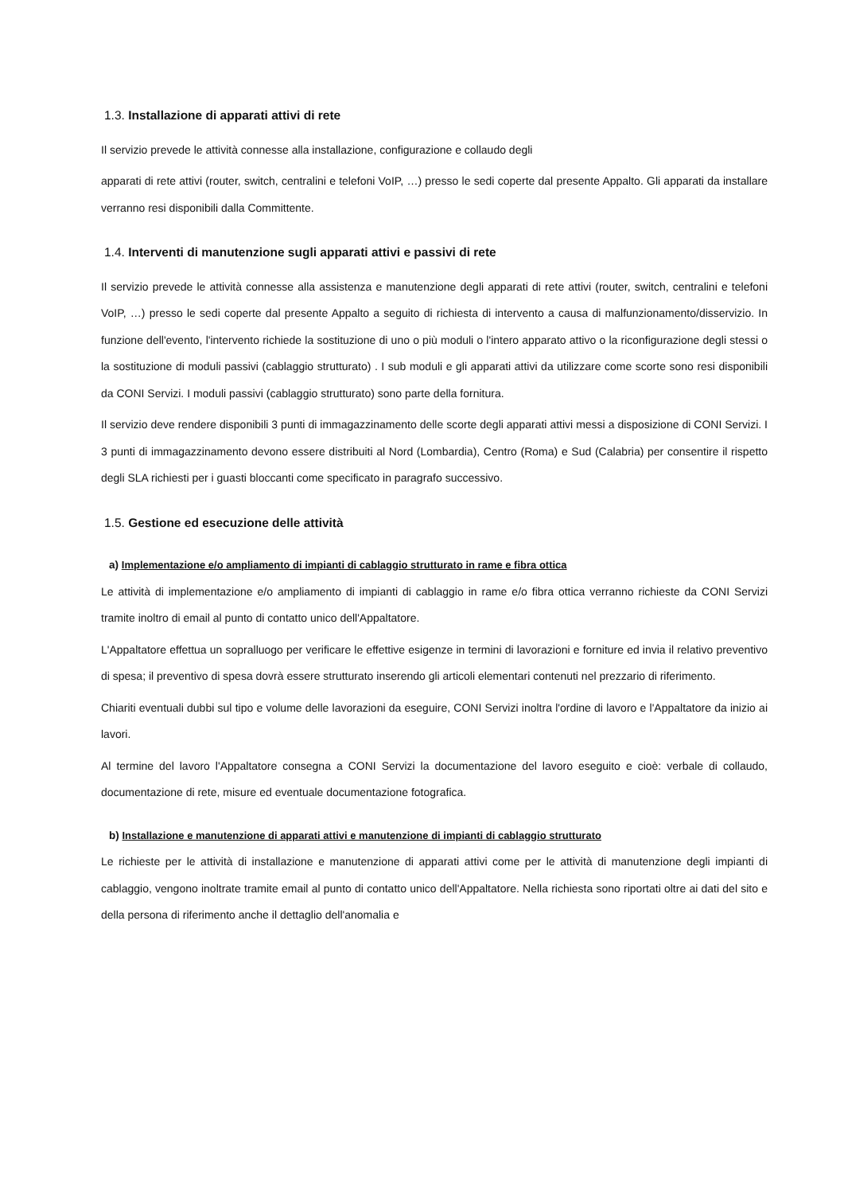1.3. Installazione di apparati attivi di rete
Il servizio prevede le attività connesse alla installazione, configurazione e collaudo degli
apparati di rete attivi (router, switch, centralini e telefoni VoIP, …) presso le sedi coperte dal presente Appalto. Gli apparati da installare verranno resi disponibili dalla Committente.
1.4. Interventi di manutenzione sugli apparati attivi e passivi di rete
Il servizio prevede le attività connesse alla assistenza e manutenzione degli apparati di rete attivi (router, switch, centralini e telefoni VoIP, …) presso le sedi coperte dal presente Appalto a seguito di richiesta di intervento a causa di malfunzionamento/disservizio. In funzione dell'evento, l'intervento richiede la sostituzione di uno o più moduli o l'intero apparato attivo o la riconfigurazione degli stessi o la sostituzione di moduli passivi (cablaggio strutturato) . I sub moduli e gli apparati attivi da utilizzare come scorte sono resi disponibili da CONI Servizi. I moduli passivi (cablaggio strutturato) sono parte della fornitura.
Il servizio deve rendere disponibili 3 punti di immagazzinamento delle scorte degli apparati attivi messi a disposizione di CONI Servizi. I 3 punti di immagazzinamento devono essere distribuiti al Nord (Lombardia), Centro (Roma) e Sud (Calabria) per consentire il rispetto degli SLA richiesti per i guasti bloccanti come specificato in paragrafo successivo.
1.5. Gestione ed esecuzione delle attività
a) Implementazione e/o ampliamento di impianti di cablaggio strutturato in rame e fibra ottica
Le attività di implementazione e/o ampliamento di impianti di cablaggio in rame e/o fibra ottica verranno richieste da CONI Servizi tramite inoltro di email al punto di contatto unico dell'Appaltatore.
L'Appaltatore effettua un sopralluogo per verificare le effettive esigenze in termini di lavorazioni e forniture ed invia il relativo preventivo di spesa; il preventivo di spesa dovrà essere strutturato inserendo gli articoli elementari contenuti nel prezzario di riferimento.
Chiariti eventuali dubbi sul tipo e volume delle lavorazioni da eseguire, CONI Servizi inoltra l'ordine di lavoro e l'Appaltatore da inizio ai lavori.
Al termine del lavoro l'Appaltatore consegna a CONI Servizi la documentazione del lavoro eseguito e cioè: verbale di collaudo, documentazione di rete, misure ed eventuale documentazione fotografica.
b) Installazione e manutenzione di apparati attivi e manutenzione di impianti di cablaggio strutturato
Le richieste per le attività di installazione e manutenzione di apparati attivi come per le attività di manutenzione degli impianti di cablaggio, vengono inoltrate tramite email al punto di contatto unico dell'Appaltatore. Nella richiesta sono riportati oltre ai dati del sito e della persona di riferimento anche il dettaglio dell'anomalia e